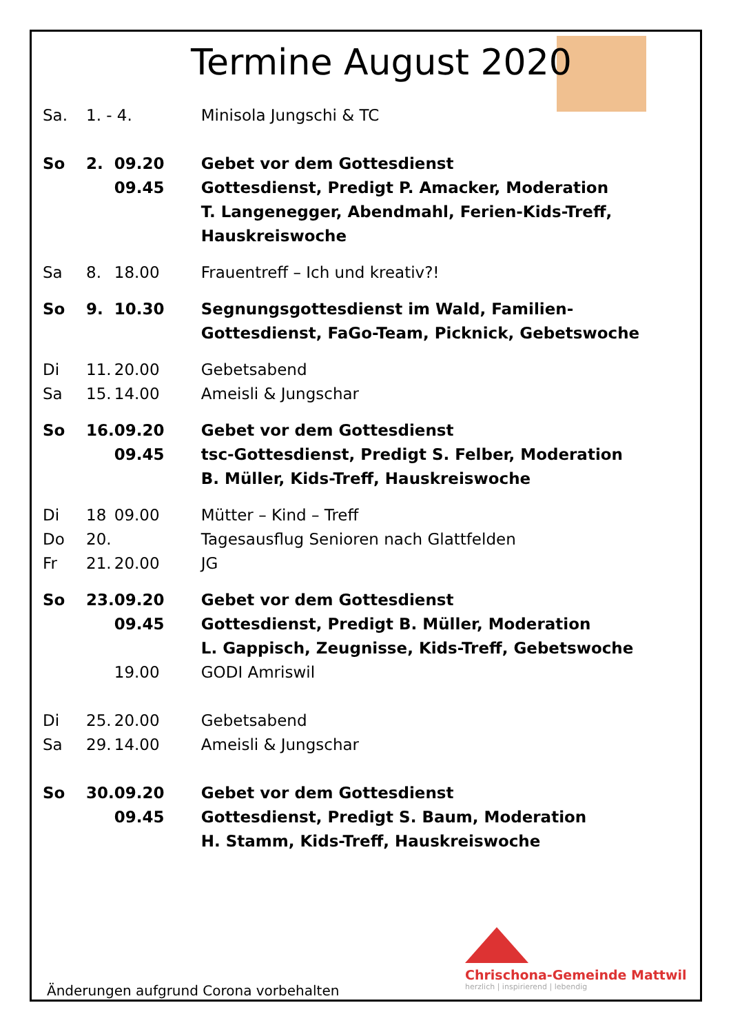Termine August 2020
| Sa. | 1. - 4. | | Minisola Jungschi & TC |
| So | 2. | 09.20 09.45 | Gebet vor dem Gottesdienst Gottesdienst, Predigt P. Amacker, Moderation T. Langenegger, Abendmahl, Ferien-Kids-Treff, Hauskreiswoche |
| Sa | 8. | 18.00 | Frauentreff – Ich und kreativ?! |
| So | 9. | 10.30 | Segnungsgottesdienst im Wald, Familien- Gottesdienst, FaGo-Team, Picknick, Gebetswoche |
| Di | 11. | 20.00 | Gebetsabend |
| Sa | 15. | 14.00 | Ameisli & Jungschar |
| So | 16. | 09.20 09.45 | Gebet vor dem Gottesdienst tsc-Gottesdienst, Predigt S. Felber, Moderation B. Müller, Kids-Treff, Hauskreiswoche |
| Di | 18 | 09.00 | Mütter – Kind – Treff |
| Do | 20. | | Tagesausflug Senioren nach Glattfelden |
| Fr | 21. | 20.00 | JG |
| So | 23. | 09.20 09.45 | Gebet vor dem Gottesdienst Gottesdienst, Predigt B. Müller, Moderation L. Gappisch, Zeugnisse, Kids-Treff, Gebetswoche |
| | | 19.00 | GODI Amriswil |
| Di | 25. | 20.00 | Gebetsabend |
| Sa | 29. | 14.00 | Ameisli & Jungschar |
| So | 30. | 09.20 09.45 | Gebet vor dem Gottesdienst Gottesdienst, Predigt S. Baum, Moderation H. Stamm, Kids-Treff, Hauskreiswoche |
Chrischona-Gemeinde Mattwil
herzlich | inspirierend | lebendig
Änderungen aufgrund Corona vorbehalten